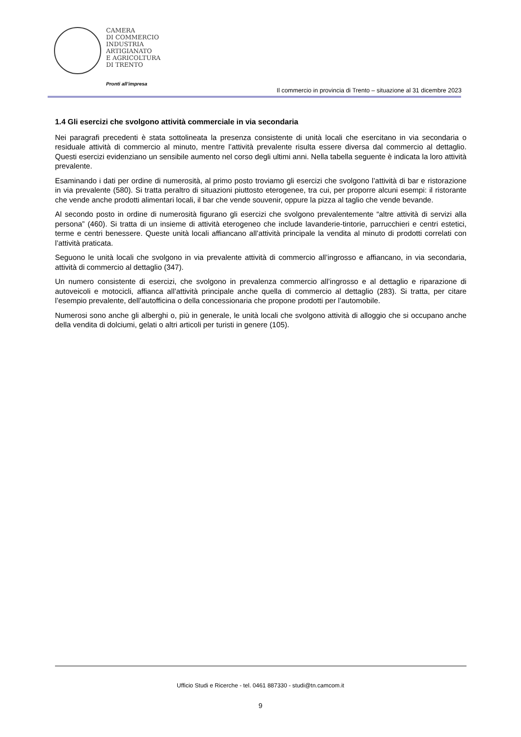CAMERA
DI COMMERCIO
INDUSTRIA
ARTIGIANATO
E AGRICOLTURA
DI TRENTO
Pronti all’impresa
Il commercio in provincia di Trento – situazione al 31 dicembre 2023
1.4 Gli esercizi che svolgono attività commerciale in via secondaria
Nei paragrafi precedenti è stata sottolineata la presenza consistente di unità locali che esercitano in via secondaria o residuale attività di commercio al minuto, mentre l’attività prevalente risulta essere diversa dal commercio al dettaglio. Questi esercizi evidenziano un sensibile aumento nel corso degli ultimi anni. Nella tabella seguente è indicata la loro attività prevalente.
Esaminando i dati per ordine di numerosità, al primo posto troviamo gli esercizi che svolgono l’attività di bar e ristorazione in via prevalente (580). Si tratta peraltro di situazioni piuttosto eterogenee, tra cui, per proporre alcuni esempi: il ristorante che vende anche prodotti alimentari locali, il bar che vende souvenir, oppure la pizza al taglio che vende bevande.
Al secondo posto in ordine di numerosità figurano gli esercizi che svolgono prevalentemente “altre attività di servizi alla persona” (460). Si tratta di un insieme di attività eterogeneo che include lavanderie-tintorie, parrucchieri e centri estetici, terme e centri benessere. Queste unità locali affiancano all’attività principale la vendita al minuto di prodotti correlati con l’attività praticata.
Seguono le unità locali che svolgono in via prevalente attività di commercio all’ingrosso e affiancano, in via secondaria, attività di commercio al dettaglio (347).
Un numero consistente di esercizi, che svolgono in prevalenza commercio all’ingrosso e al dettaglio e riparazione di autoveicoli e motocicli, affianca all’attività principale anche quella di commercio al dettaglio (283). Si tratta, per citare l’esempio prevalente, dell’autofficina o della concessionaria che propone prodotti per l’automobile.
Numerosi sono anche gli alberghi o, più in generale, le unità locali che svolgono attività di alloggio che si occupano anche della vendita di dolciumi, gelati o altri articoli per turisti in genere (105).
Ufficio Studi e Ricerche - tel. 0461 887330 - studi@tn.camcom.it
9